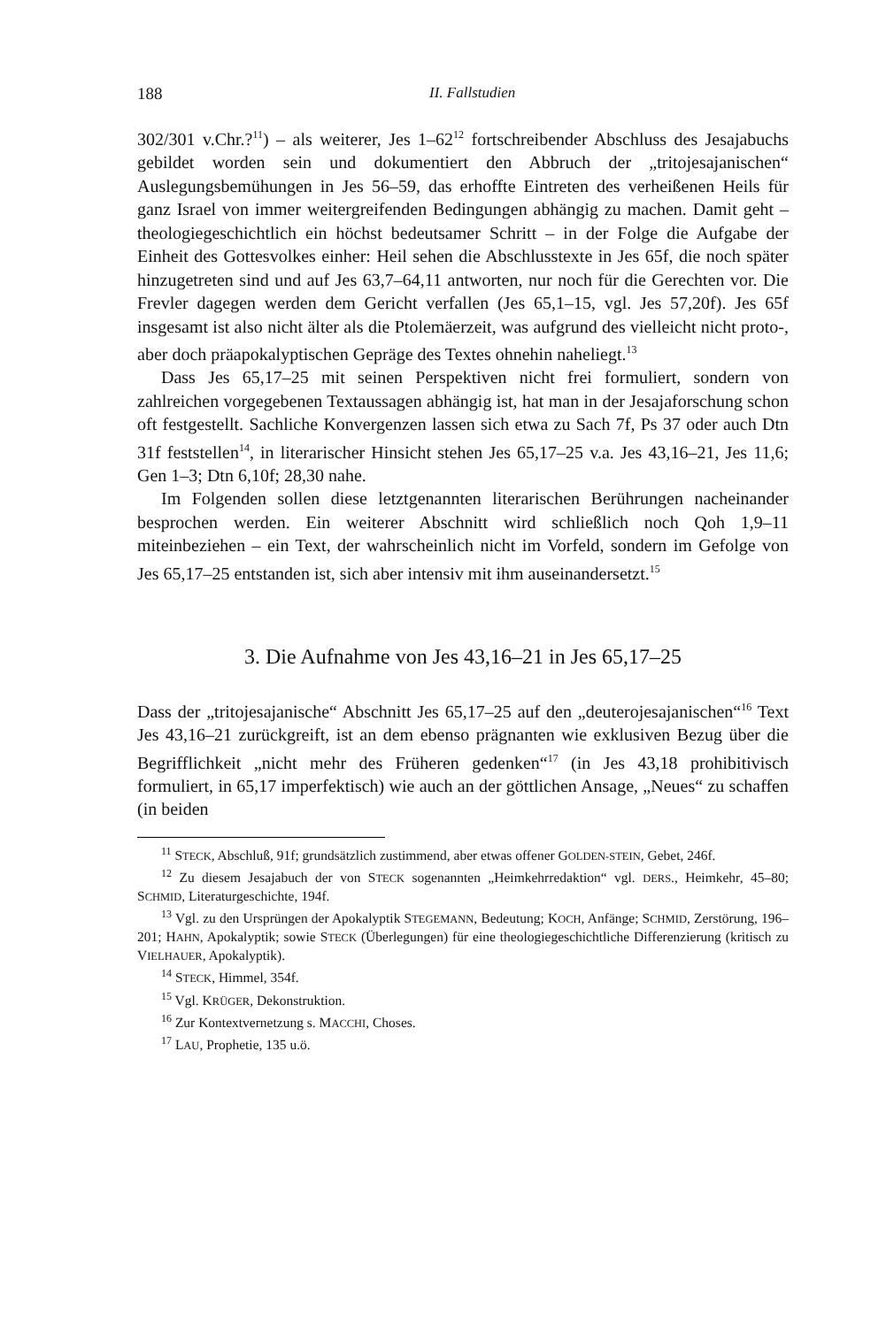188 II. Fallstudien
302/301 v.Chr.?<sup>11</sup>) – als weiterer, Jes 1–62<sup>12</sup> fortschreibender Abschluss des Jesajabuchs gebildet worden sein und dokumentiert den Abbruch der „tritojesajanischen“ Auslegungsbemühungen in Jes 56–59, das erhoffte Eintreten des verheißenen Heils für ganz Israel von immer weitergreifenden Bedingungen abhängig zu machen. Damit geht – theologiegeschichtlich ein höchst bedeutsamer Schritt – in der Folge die Aufgabe der Einheit des Gottesvolkes einher: Heil sehen die Abschlusstexte in Jes 65f, die noch später hinzugetreten sind und auf Jes 63,7–64,11 antworten, nur noch für die Gerechten vor. Die Frevler dagegen werden dem Gericht verfallen (Jes 65,1–15, vgl. Jes 57,20f). Jes 65f insgesamt ist also nicht älter als die Ptolemäerzeit, was aufgrund des vielleicht nicht proto-, aber doch präapokalyptischen Gepräge des Textes ohnehin naheliegt.<sup>13</sup>
Dass Jes 65,17–25 mit seinen Perspektiven nicht frei formuliert, sondern von zahlreichen vorgegebenen Textaussagen abhängig ist, hat man in der Jesajaforschung schon oft festgestellt. Sachliche Konvergenzen lassen sich etwa zu Sach 7f, Ps 37 oder auch Dtn 31f feststellen<sup>14</sup>, in literarischer Hinsicht stehen Jes 65,17–25 v.a. Jes 43,16–21, Jes 11,6; Gen 1–3; Dtn 6,10f; 28,30 nahe.
Im Folgenden sollen diese letztgenannten literarischen Berührungen nacheinander besprochen werden. Ein weiterer Abschnitt wird schließlich noch Qoh 1,9–11 miteinbeziehen – ein Text, der wahrscheinlich nicht im Vorfeld, sondern im Gefolge von Jes 65,17–25 entstanden ist, sich aber intensiv mit ihm auseinandersetzt.<sup>15</sup>
3. Die Aufnahme von Jes 43,16–21 in Jes 65,17–25
Dass der „tritojesajanische“ Abschnitt Jes 65,17–25 auf den „deuterojesajanischen“<sup>16</sup> Text Jes 43,16–21 zurückgreift, ist an dem ebenso prägnanten wie exklusiven Bezug über die Begrifflichkeit „nicht mehr des Früheren gedenken“<sup>17</sup> (in Jes 43,18 prohibitivisch formuliert, in 65,17 imperfektisch) wie auch an der göttlichen Ansage, „Neues“ zu schaffen (in beiden
<sup>11</sup> STECK, Abschluß, 91f; grundsätzlich zustimmend, aber etwas offener GOLDEN-STEIN, Gebet, 246f.
<sup>12</sup> Zu diesem Jesajabuch der von STECK sogenannten „Heimkehrredaktion“ vgl. DERS., Heimkehr, 45–80; SCHMID, Literaturgeschichte, 194f.
<sup>13</sup> Vgl. zu den Ursprüngen der Apokalyptik STEGEMANN, Bedeutung; KOCH, Anfänge; SCHMID, Zerstörung, 196–201; HAHN, Apokalyptik; sowie STECK (Überlegungen) für eine theologiegeschichtliche Differenzierung (kritisch zu VIELHAUER, Apokalyptik).
<sup>14</sup> STECK, Himmel, 354f.
<sup>15</sup> Vgl. KRÜGER, Dekonstruktion.
<sup>16</sup> Zur Kontextvernetzung s. MACCHI, Choses.
<sup>17</sup> LAU, Prophetie, 135 u.ö.